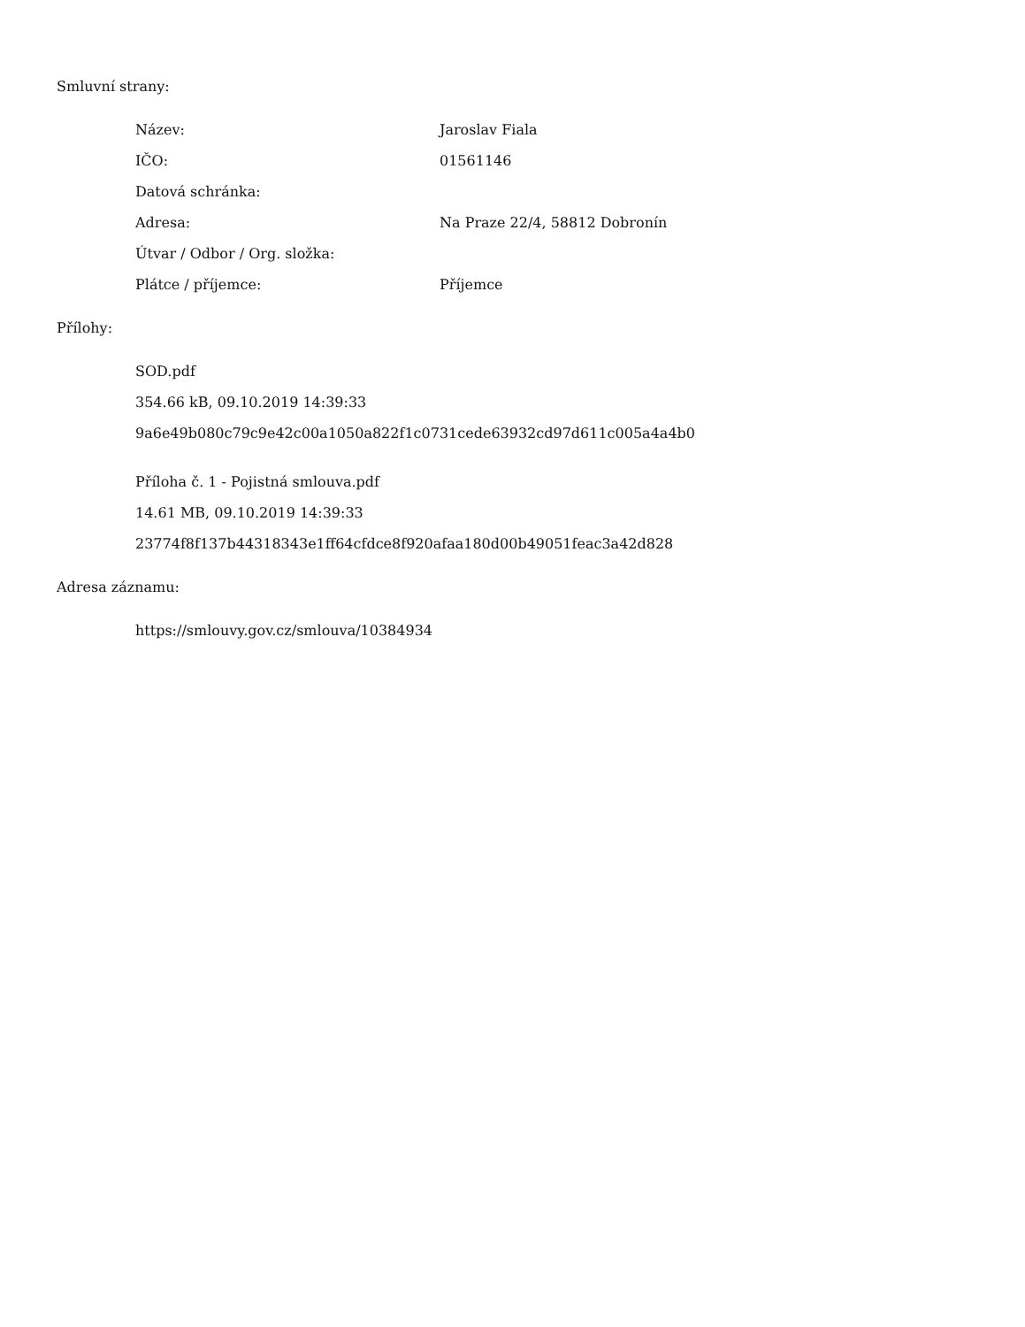Smluvní strany:
| Název: | Jaroslav Fiala |
| IČO: | 01561146 |
| Datová schránka: | |
| Adresa: | Na Praze 22/4, 58812 Dobronín |
| Útvar / Odbor / Org. složka: | |
| Plátce / příjemce: | Příjemce |
Přílohy:
SOD.pdf
354.66 kB, 09.10.2019 14:39:33
9a6e49b080c79c9e42c00a1050a822f1c0731cede63932cd97d611c005a4a4b0
Příloha č. 1 - Pojistná smlouva.pdf
14.61 MB, 09.10.2019 14:39:33
23774f8f137b44318343e1ff64cfdce8f920afaa180d00b49051feac3a42d828
Adresa záznamu:
https://smlouvy.gov.cz/smlouva/10384934